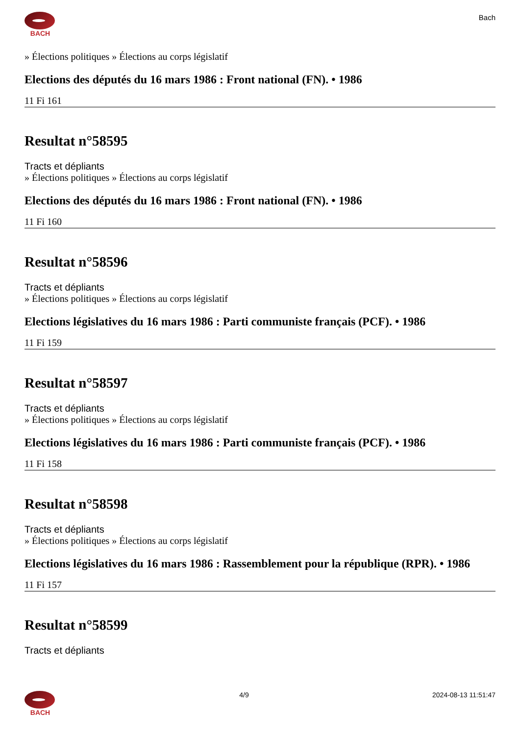BACH
Bach
» Élections politiques » Élections au corps législatif
Elections des députés du 16 mars 1986 : Front national (FN). • 1986
11 Fi 161
Resultat n°58595
Tracts et dépliants
» Élections politiques » Élections au corps législatif
Elections des députés du 16 mars 1986 : Front national (FN). • 1986
11 Fi 160
Resultat n°58596
Tracts et dépliants
» Élections politiques » Élections au corps législatif
Elections législatives du 16 mars 1986 : Parti communiste français (PCF). • 1986
11 Fi 159
Resultat n°58597
Tracts et dépliants
» Élections politiques » Élections au corps législatif
Elections législatives du 16 mars 1986 : Parti communiste français (PCF). • 1986
11 Fi 158
Resultat n°58598
Tracts et dépliants
» Élections politiques » Élections au corps législatif
Elections législatives du 16 mars 1986 : Rassemblement pour la république (RPR). • 1986
11 Fi 157
Resultat n°58599
Tracts et dépliants
BACH 4/9 2024-08-13 11:51:47